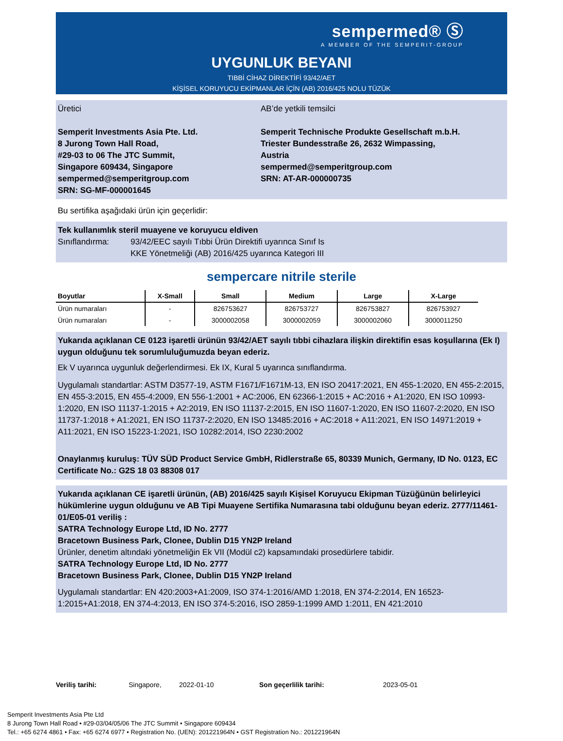sempermed® Ⓢ
A MEMBER OF THE SEMPERIT-GROUP
UYGUNLUK BEYANI
TIBBİ CİHAZ DİREKTİFİ 93/42/AET
KİŞİSEL KORUYUCU EKİPMANLAR İÇİN (AB) 2016/425 NOLU TÜZÜK
Üretici
Semperit Investments Asia Pte. Ltd.
8 Jurong Town Hall Road,
#29-03 to 06 The JTC Summit,
Singapore 609434, Singapore
sempermed@semperitgroup.com
SRN: SG-MF-000001645
AB’de yetkili temsilci
Semperit Technische Produkte Gesellschaft m.b.H.
Triester Bundesstraße 26, 2632 Wimpassing, Austria
sempermed@semperitgroup.com
SRN: AT-AR-000000735
Bu sertifika aşağıdaki ürün için geçerlidir:
Tek kullanımlık steril muayene ve koruyucu eldiven
Sınıflandırma: 93/42/EEC sayılı Tıbbi Ürün Direktifi uyarınca Sınıf Is
KKE Yönetmeliği (AB) 2016/425 uyarınca Kategori III
sempercare nitrile sterile
| Boyutlar | X-Small | Small | Medium | Large | X-Large |
| --- | --- | --- | --- | --- | --- |
| Ürün numaraları | - | 826753627 | 826753727 | 826753827 | 826753927 |
| Ürün numaraları | - | 3000002058 | 3000002059 | 3000002060 | 3000011250 |
Yukarıda açıklanan CE 0123 işaretli ürünün 93/42/AET sayılı tıbbi cihazlara ilişkin direktifin esas koşullarına (Ek I) uygun olduğunu tek sorumluluğumuzda beyan ederiz.
Ek V uyarınca uygunluk değerlendirmesi. Ek IX, Kural 5 uyarınca sınıflandırma.
Uygulamalı standartlar: ASTM D3577-19, ASTM F1671/F1671M-13, EN ISO 20417:2021, EN 455-1:2020, EN 455-2:2015, EN 455-3:2015, EN 455-4:2009, EN 556-1:2001 + AC:2006, EN 62366-1:2015 + AC:2016 + A1:2020, EN ISO 10993-1:2020, EN ISO 11137-1:2015 + A2:2019, EN ISO 11137-2:2015, EN ISO 11607-1:2020, EN ISO 11607-2:2020, EN ISO 11737-1:2018 + A1:2021, EN ISO 11737-2:2020, EN ISO 13485:2016 + AC:2018 + A11:2021, EN ISO 14971:2019 + A11:2021, EN ISO 15223-1:2021, ISO 10282:2014, ISO 2230:2002
Onaylanmış kuruluş: TÜV SÜD Product Service GmbH, Ridlerstraße 65, 80339 Munich, Germany, ID No. 0123, EC Certificate No.: G2S 18 03 88308 017
Yukarıda açıklanan CE işaretli ürünün, (AB) 2016/425 sayılı Kişisel Koruyucu Ekipman Tüzüğünün belirleyici hükümlerine uygun olduğunu ve AB Tipi Muayene Sertifika Numarasına tabi olduğunu beyan ederiz. 2777/11461-01/E05-01 veriliş :
SATRA Technology Europe Ltd, ID No. 2777
Bracetown Business Park, Clonee, Dublin D15 YN2P Ireland
Ürünler, denetim altındaki yönetmeliğin Ek VII (Modül c2) kapsamındaki prosedürlere tabidir.
SATRA Technology Europe Ltd, ID No. 2777
Bracetown Business Park, Clonee, Dublin D15 YN2P Ireland
Uygulamalı standartlar: EN 420:2003+A1:2009, ISO 374-1:2016/AMD 1:2018, EN 374-2:2014, EN 16523-1:2015+A1:2018, EN 374-4:2013, EN ISO 374-5:2016, ISO 2859-1:1999 AMD 1:2011, EN 421:2010
Veriliş tarihi: Singapore, 2022-01-10 Son geçerlilik tarihi: 2023-05-01
Semperit Investments Asia Pte Ltd
8 Jurong Town Hall Road • #29-03/04/05/06 The JTC Summit • Singapore 609434
Tel.: +65 6274 4861 • Fax: +65 6274 6977 • Registration No. (UEN): 201221964N • GST Registration No.: 201221964N